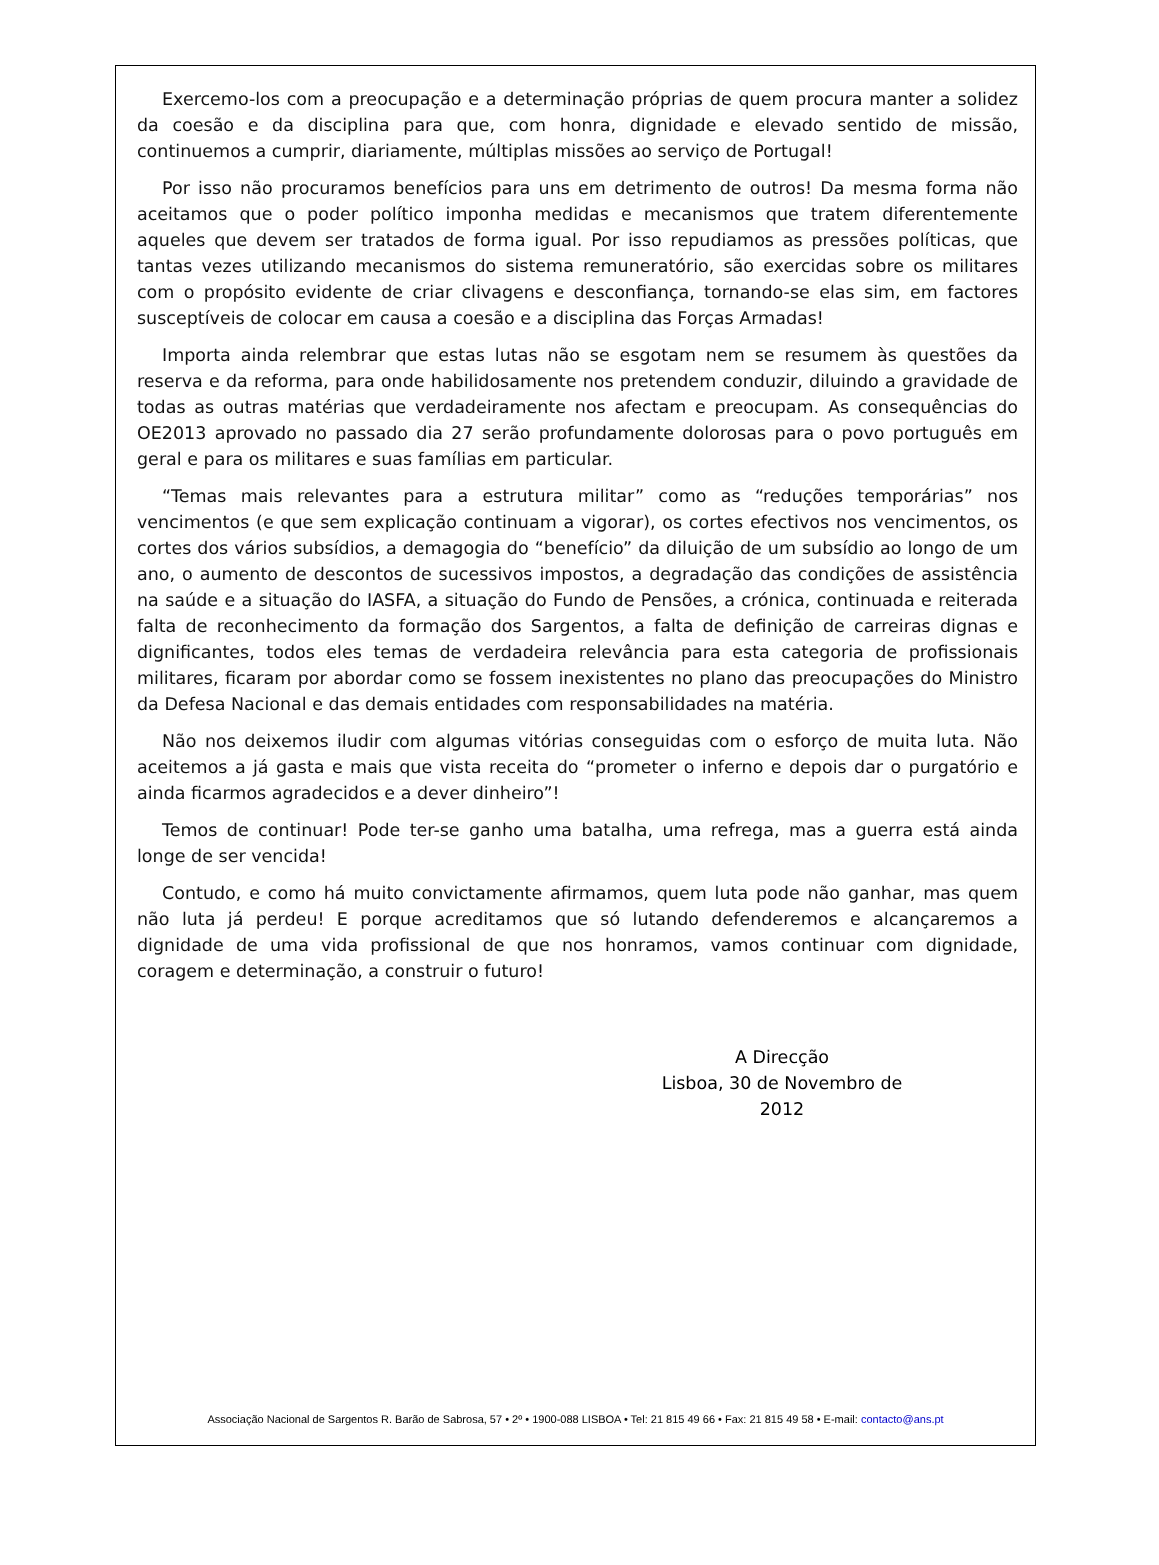Exercemo-los com a preocupação e a determinação próprias de quem procura manter a solidez da coesão e da disciplina para que, com honra, dignidade e elevado sentido de missão, continuemos a cumprir, diariamente, múltiplas missões ao serviço de Portugal!
Por isso não procuramos benefícios para uns em detrimento de outros! Da mesma forma não aceitamos que o poder político imponha medidas e mecanismos que tratem diferentemente aqueles que devem ser tratados de forma igual. Por isso repudiamos as pressões políticas, que tantas vezes utilizando mecanismos do sistema remuneratório, são exercidas sobre os militares com o propósito evidente de criar clivagens e desconfiança, tornando-se elas sim, em factores susceptíveis de colocar em causa a coesão e a disciplina das Forças Armadas!
Importa ainda relembrar que estas lutas não se esgotam nem se resumem às questões da reserva e da reforma, para onde habilidosamente nos pretendem conduzir, diluindo a gravidade de todas as outras matérias que verdadeiramente nos afectam e preocupam. As consequências do OE2013 aprovado no passado dia 27 serão profundamente dolorosas para o povo português em geral e para os militares e suas famílias em particular.
“Temas mais relevantes para a estrutura militar” como as “reduções temporárias” nos vencimentos (e que sem explicação continuam a vigorar), os cortes efectivos nos vencimentos, os cortes dos vários subsídios, a demagogia do “benefício” da diluição de um subsídio ao longo de um ano, o aumento de descontos de sucessivos impostos, a degradação das condições de assistência na saúde e a situação do IASFA, a situação do Fundo de Pensões, a crónica, continuada e reiterada falta de reconhecimento da formação dos Sargentos, a falta de definição de carreiras dignas e dignificantes, todos eles temas de verdadeira relevância para esta categoria de profissionais militares, ficaram por abordar como se fossem inexistentes no plano das preocupações do Ministro da Defesa Nacional e das demais entidades com responsabilidades na matéria.
Não nos deixemos iludir com algumas vitórias conseguidas com o esforço de muita luta. Não aceitemos a já gasta e mais que vista receita do “prometer o inferno e depois dar o purgatório e ainda ficarmos agradecidos e a dever dinheiro”!
Temos de continuar! Pode ter-se ganho uma batalha, uma refrega, mas a guerra está ainda longe de ser vencida!
Contudo, e como há muito convictamente afirmamos, quem luta pode não ganhar, mas quem não luta já perdeu! E porque acreditamos que só lutando defenderemos e alcançaremos a dignidade de uma vida profissional de que nos honramos, vamos continuar com dignidade, coragem e determinação, a construir o futuro!
A Direcção
Lisboa, 30 de Novembro de 2012
Associação Nacional de Sargentos R. Barão de Sabrosa, 57 • 2º • 1900-088 LISBOA • Tel: 21 815 49 66 • Fax: 21 815 49 58 • E-mail: contacto@ans.pt